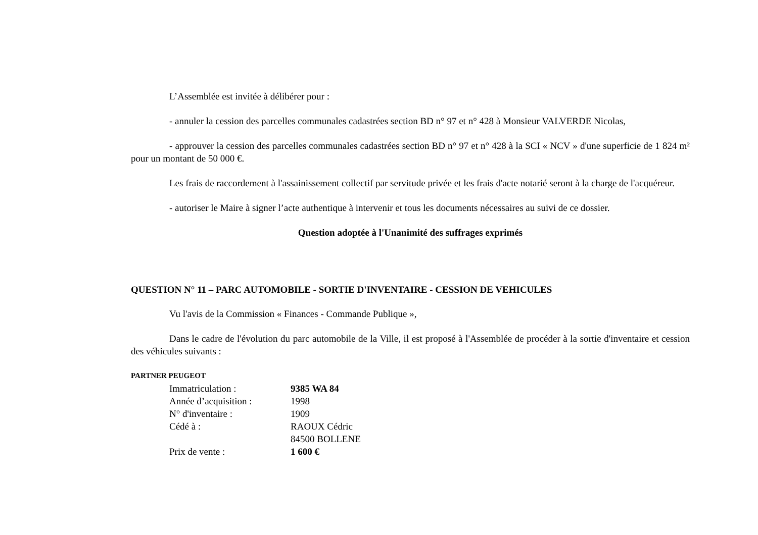L’Assemblée est invitée à délibérer pour :
- annuler la cession des parcelles communales cadastrées section BD n° 97 et n° 428 à Monsieur VALVERDE Nicolas,
- approuver la cession des parcelles communales cadastrées section BD n° 97 et n° 428 à la SCI « NCV » d'une superficie de 1 824 m² pour un montant de 50 000 €.
Les frais de raccordement à l'assainissement collectif par servitude privée et les frais d'acte notarié seront à la charge de l'acquéreur.
- autoriser le Maire à signer l’acte authentique à intervenir et tous les documents nécessaires au suivi de ce dossier.
Question adoptée à l'Unanimité des suffrages exprimés
QUESTION N° 11 – PARC AUTOMOBILE - SORTIE D'INVENTAIRE - CESSION DE VEHICULES
Vu l'avis de la Commission « Finances - Commande Publique »,
Dans le cadre de l'évolution du parc automobile de la Ville, il est proposé à l'Assemblée de procéder à la sortie d'inventaire et cession des véhicules suivants :
PARTNER PEUGEOT
| Immatriculation : | 9385 WA 84 |
| Année d’acquisition : | 1998 |
| N° d'inventaire : | 1909 |
| Cédé à : | RAOUX Cédric 84500 BOLLENE |
| Prix de vente : | 1 600 € |